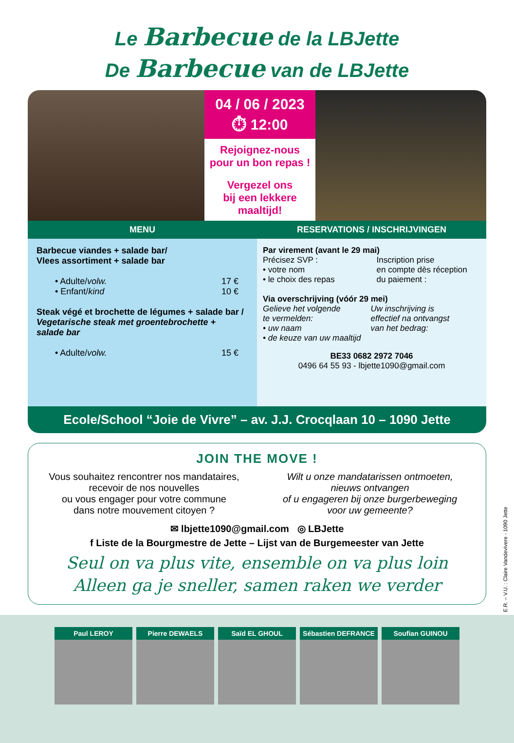Le Barbecue de la LBJette
De Barbecue van de LBJette
04 / 06 / 2023
⏱ 12:00
Rejoignez-nous
pour un bon repas !
Vergezel ons
bij een lekkere
maaltijd!
MENU
Barbecue viandes + salade bar/
Vlees assortiment + salade bar
• Adulte/volw. 17 €
• Enfant/kind 10 €
Steak végé et brochette de légumes + salade bar /
Vegetarische steak met groentebrochette +
salade bar
• Adulte/volw. 15 €
RESERVATIONS / INSCHRIJVINGEN
Par virement (avant le 29 mai)
Précisez SVP :
• votre nom
• le choix des repas
Inscription prise
en compte dès réception
du paiement :
Via overschrijving (vóór 29 mei)
Gelieve het volgende
te vermelden:
• uw naam
• de keuze van uw maaltijd
Uw inschrijving is
effectief na ontvangst
van het bedrag:
BE33 0682 2972 7046
0496 64 55 93 - lbjette1090@gmail.com
Ecole/School “Joie de Vivre” – av. J.J. Crocqlaan 10 – 1090 Jette
JOIN THE MOVE !
Vous souhaitez rencontrer nos mandataires,
recevoir de nos nouvelles
ou vous engager pour votre commune
dans notre mouvement citoyen ?
Wilt u onze mandatarissen ontmoeten,
nieuws ontvangen
of u engageren bij onze burgerbeweging
voor uw gemeente?
✉ lbjette1090@gmail.com ◎ LBJette
f Liste de la Bourgmestre de Jette – Lijst van de Burgemeester van Jette
Seul on va plus vite, ensemble on va plus loin
Alleen ga je sneller, samen raken we verder
E.R. – V.U. : Claire Vandevivere - 1090 Jette
Paul LEROY Pierre DEWAELS Saïd EL GHOUL Sébastien DEFRANCE
Soufian GUINOU